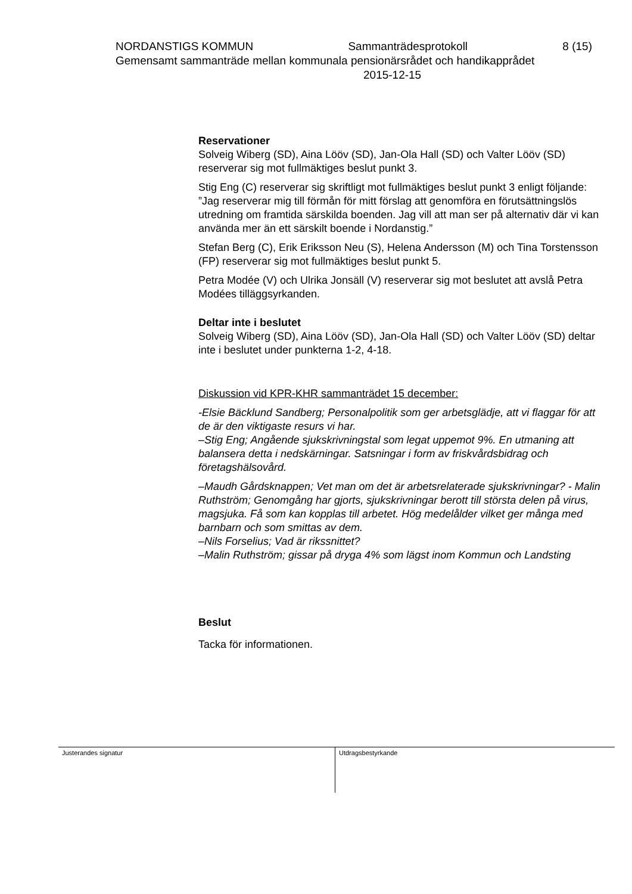NORDANSTIGS KOMMUN Sammanträdesprotokoll 8 (15)
Gemensamt sammanträde mellan kommunala pensionärsrådet och handikapprådet
2015-12-15
Reservationer
Solveig Wiberg (SD), Aina Lööv (SD), Jan-Ola Hall (SD) och Valter Lööv (SD) reserverar sig mot fullmäktiges beslut punkt 3.
Stig Eng (C) reserverar sig skriftligt mot fullmäktiges beslut punkt 3 enligt följande:
”Jag reserverar mig till förmån för mitt förslag att genomföra en förutsättningslös utredning om framtida särskilda boenden. Jag vill att man ser på alternativ där vi kan använda mer än ett särskilt boende i Nordanstig.”
Stefan Berg (C), Erik Eriksson Neu (S), Helena Andersson (M) och Tina Torstensson (FP) reserverar sig mot fullmäktiges beslut punkt 5.
Petra Modée (V) och Ulrika Jonsäll (V) reserverar sig mot beslutet att avslå Petra Modées tilläggsyrkanden.
Deltar inte i beslutet
Solveig Wiberg (SD), Aina Lööv (SD), Jan-Ola Hall (SD) och Valter Lööv (SD) deltar inte i beslutet under punkterna 1-2, 4-18.
Diskussion vid KPR-KHR sammanträdet 15 december:
-Elsie Bäcklund Sandberg; Personalpolitik som ger arbetsglädje, att vi flaggar för att de är den viktigaste resurs vi har.
–Stig Eng; Angående sjukskrivningstal som legat uppemot 9%. En utmaning att balansera detta i nedskärningar. Satsningar i form av friskvårdsbidrag och företagshälsovård.
–Maudh Gårdsknappen; Vet man om det är arbetsrelaterade sjukskrivningar? - Malin Ruthström; Genomgång har gjorts, sjukskrivningar berott till största delen på virus, magsjuka. Få som kan kopplas till arbetet. Hög medelålder vilket ger många med barnbarn och som smittas av dem.
–Nils Forselius; Vad är rikssnittet?
–Malin Ruthström; gissar på dryga 4% som lägst inom Kommun och Landsting
Beslut
Tacka för informationen.
Justerandes signatur Utdragsbestyrkande